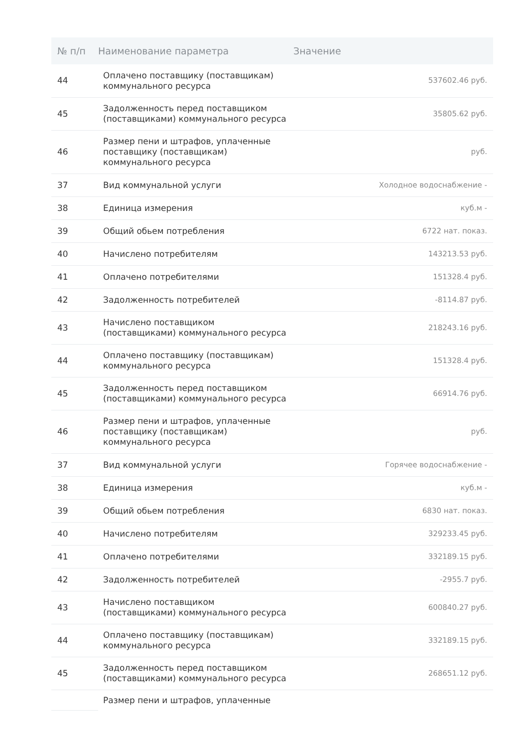| № п/п | Наименование параметра | Значение |
| --- | --- | --- |
| 44 | Оплачено поставщику (поставщикам) коммунального ресурса | 537602.46 руб. |
| 45 | Задолженность перед поставщиком (поставщиками) коммунального ресурса | 35805.62 руб. |
| 46 | Размер пени и штрафов, уплаченные поставщику (поставщикам) коммунального ресурса | руб. |
| 37 | Вид коммунальной услуги | Холодное водоснабжение - |
| 38 | Единица измерения | куб.м - |
| 39 | Общий обьем потребления | 6722 нат. показ. |
| 40 | Начислено потребителям | 143213.53 руб. |
| 41 | Оплачено потребителями | 151328.4 руб. |
| 42 | Задолженность потребителей | -8114.87 руб. |
| 43 | Начислено поставщиком (поставщиками) коммунального ресурса | 218243.16 руб. |
| 44 | Оплачено поставщику (поставщикам) коммунального ресурса | 151328.4 руб. |
| 45 | Задолженность перед поставщиком (поставщиками) коммунального ресурса | 66914.76 руб. |
| 46 | Размер пени и штрафов, уплаченные поставщику (поставщикам) коммунального ресурса | руб. |
| 37 | Вид коммунальной услуги | Горячее водоснабжение - |
| 38 | Единица измерения | куб.м - |
| 39 | Общий обьем потребления | 6830 нат. показ. |
| 40 | Начислено потребителям | 329233.45 руб. |
| 41 | Оплачено потребителями | 332189.15 руб. |
| 42 | Задолженность потребителей | -2955.7 руб. |
| 43 | Начислено поставщиком (поставщиками) коммунального ресурса | 600840.27 руб. |
| 44 | Оплачено поставщику (поставщикам) коммунального ресурса | 332189.15 руб. |
| 45 | Задолженность перед поставщиком (поставщиками) коммунального ресурса | 268651.12 руб. |
| | Размер пени и штрафов, уплаченные | |